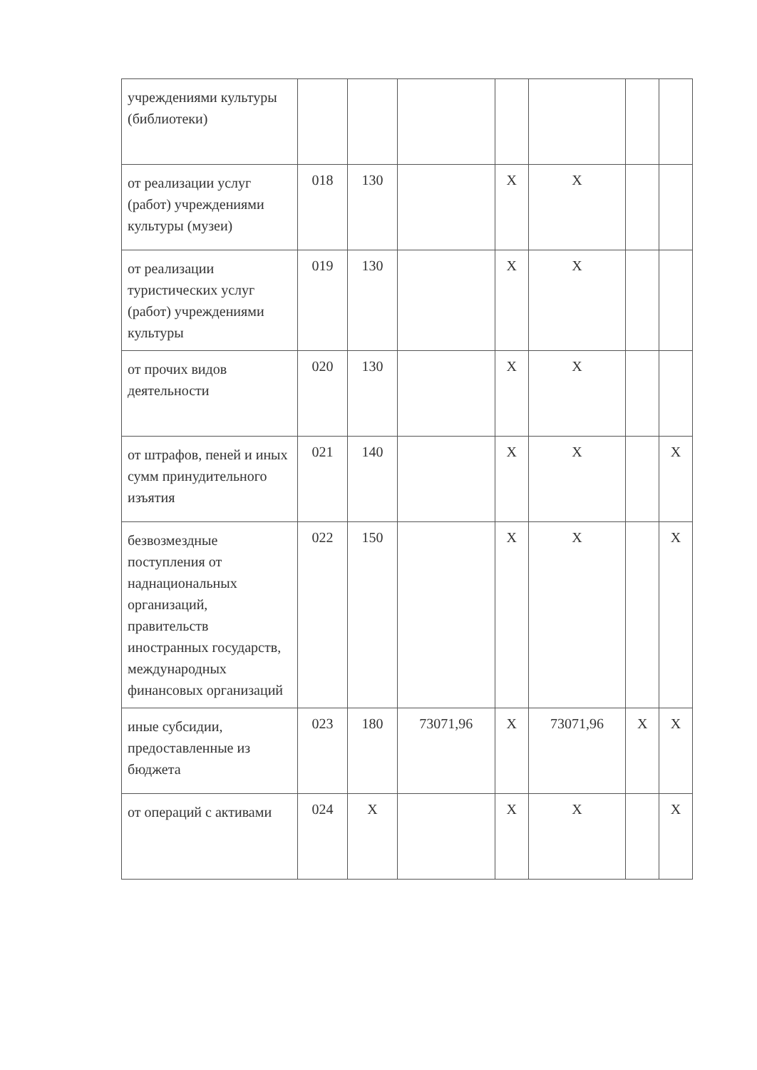| учреждениями культуры (библиотеки) | | | | | | | |
| от реализации услуг (работ) учреждениями культуры (музеи) | 018 | 130 | | X | X | | |
| от реализации туристических услуг (работ) учреждениями культуры | 019 | 130 | | X | X | | |
| от прочих видов деятельности | 020 | 130 | | X | X | | |
| от штрафов, пеней и иных сумм принудительного изъятия | 021 | 140 | | X | X | | X |
| безвозмездные поступления от наднациональных организаций, правительств иностранных государств, международных финансовых организаций | 022 | 150 | | X | X | | X |
| иные субсидии, предоставленные из бюджета | 023 | 180 | 73071,96 | X | 73071,96 | X | X |
| от операций с активами | 024 | X | | X | X | | X |